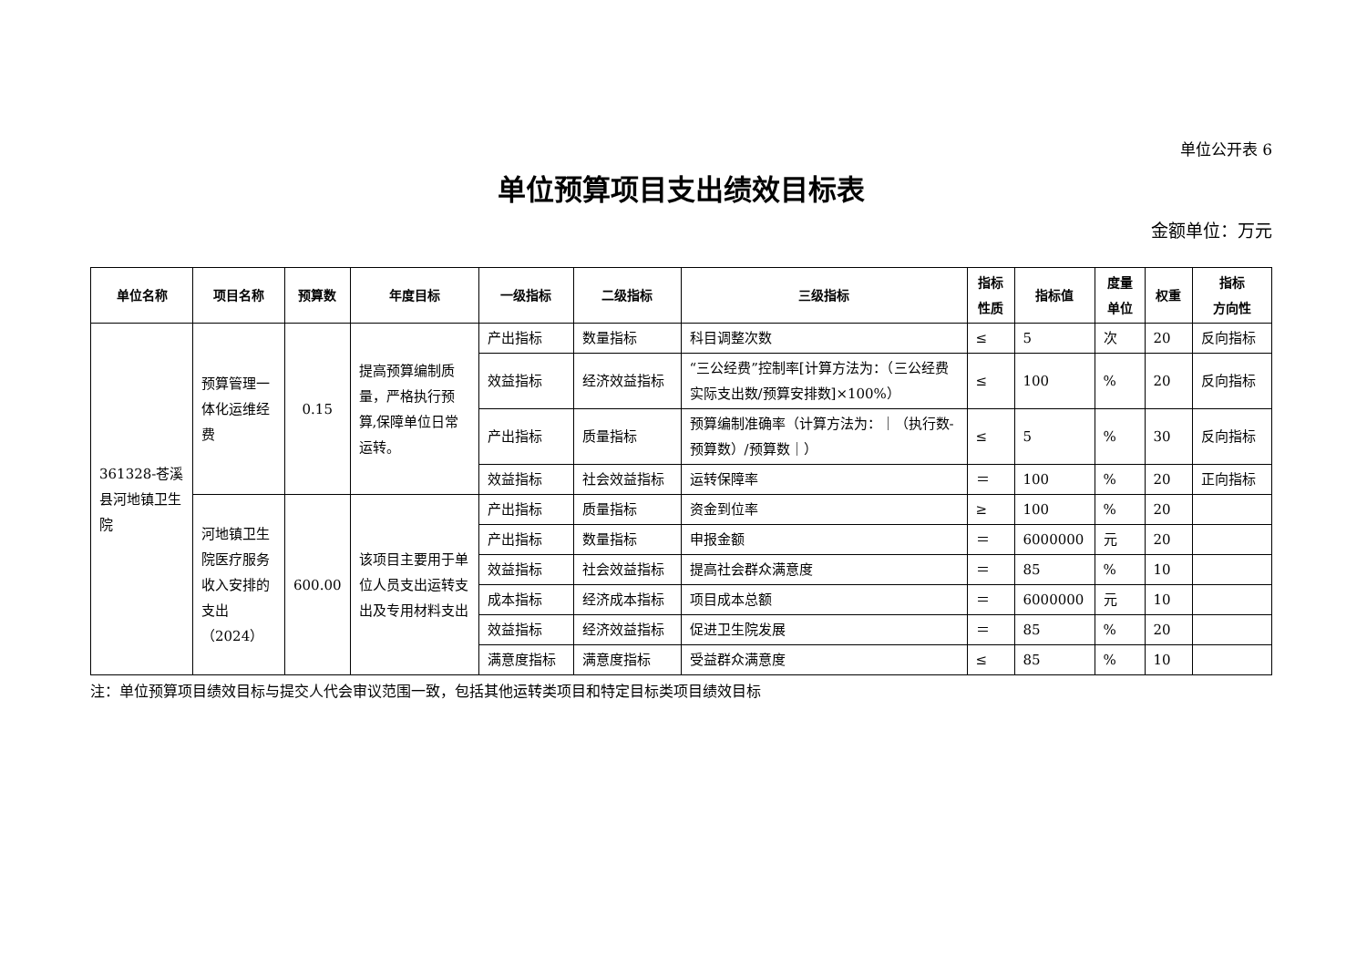单位公开表 6
单位预算项目支出绩效目标表
金额单位：万元
| 单位名称 | 项目名称 | 预算数 | 年度目标 | 一级指标 | 二级指标 | 三级指标 | 指标 性质 | 指标值 | 度量 单位 | 权重 | 指标 方向性 |
| --- | --- | --- | --- | --- | --- | --- | --- | --- | --- | --- | --- |
| 361328-苍溪县河地镇卫生院 | 预算管理一体化运维经费 | 0.15 | 提高预算编制质量，严格执行预算,保障单位日常运转。 | 产出指标 | 数量指标 | 科目调整次数 | ≤ | 5 | 次 | 20 | 反向指标 |
| | | | | 效益指标 | 经济效益指标 | “三公经费”控制率[计算方法为：（三公经费实际支出数/预算安排数]×100%） | ≤ | 100 | % | 20 | 反向指标 |
| | | | | 产出指标 | 质量指标 | 预算编制准确率（计算方法为：｜（执行数-预算数）/预算数｜） | ≤ | 5 | % | 30 | 反向指标 |
| | | | | 效益指标 | 社会效益指标 | 运转保障率 | ＝ | 100 | % | 20 | 正向指标 |
| | 河地镇卫生院医疗服务收入安排的支出（2024） | 600.00 | 该项目主要用于单位人员支出运转支出及专用材料支出 | 产出指标 | 质量指标 | 资金到位率 | ≥ | 100 | % | 20 | |
| | | | | 产出指标 | 数量指标 | 申报金额 | ＝ | 6000000 | 元 | 20 | |
| | | | | 效益指标 | 社会效益指标 | 提高社会群众满意度 | ＝ | 85 | % | 10 | |
| | | | | 成本指标 | 经济成本指标 | 项目成本总额 | ＝ | 6000000 | 元 | 10 | |
| | | | | 效益指标 | 经济效益指标 | 促进卫生院发展 | ＝ | 85 | % | 20 | |
| | | | | 满意度指标 | 满意度指标 | 受益群众满意度 | ≤ | 85 | % | 10 | |
注：单位预算项目绩效目标与提交人代会审议范围一致，包括其他运转类项目和特定目标类项目绩效目标